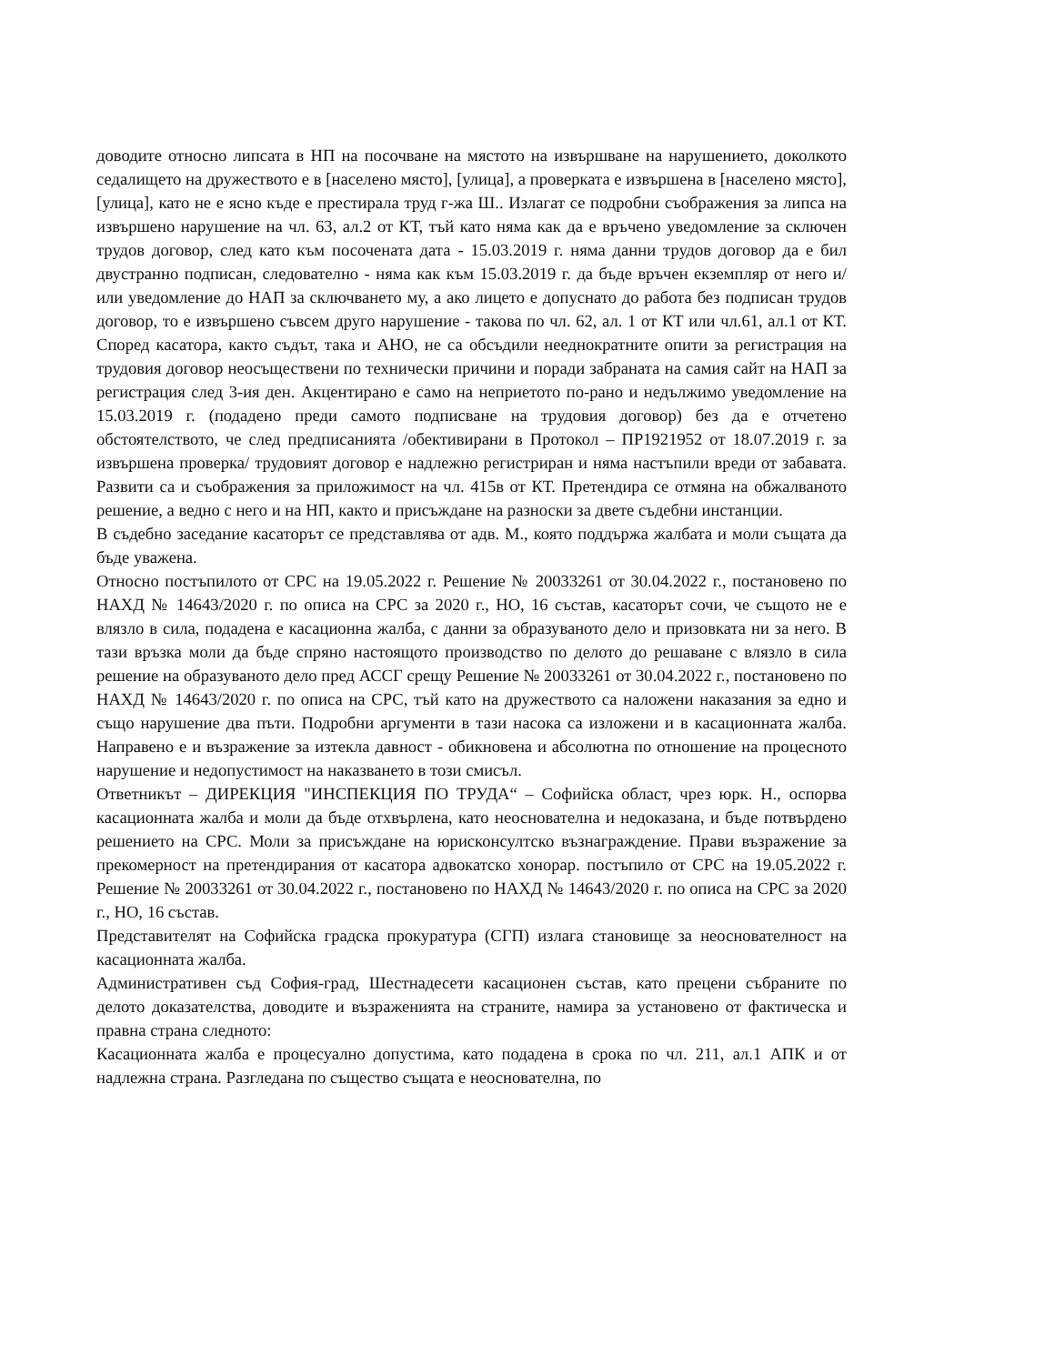доводите относно липсата в НП на посочване на мястото на извършване на нарушението, доколкото седалището на дружеството е в [населено място], [улица], а проверката е извършена в [населено място], [улица], като не е ясно къде е престирала труд г-жа Ш.. Излагат се подробни съображения за липса на извършено нарушение на чл. 63, ал.2 от КТ, тъй като няма как да е връчено уведомление за сключен трудов договор, след като към посочената дата - 15.03.2019 г. няма данни трудов договор да е бил двустранно подписан, следователно - няма как към 15.03.2019 г. да бъде връчен екземпляр от него и/или уведомление до НАП за сключването му, а ако лицето е допуснато до работа без подписан трудов договор, то е извършено съвсем друго нарушение - такова по чл. 62, ал. 1 от КТ или чл.61, ал.1 от КТ. Според касатора, както съдът, така и АНО, не са обсъдили нееднократните опити за регистрация на трудовия договор неосъществени по технически причини и поради забраната на самия сайт на НАП за регистрация след 3-ия ден. Акцентирано е само на неприетото по-рано и недължимо уведомление на 15.03.2019 г. (подадено преди самото подписване на трудовия договор) без да е отчетено обстоятелството, че след предписанията /обективирани в Протокол – ПР1921952 от 18.07.2019 г. за извършена проверка/ трудовият договор е надлежно регистриран и няма настъпили вреди от забавата. Развити са и съображения за приложимост на чл. 415в от КТ. Претендира се отмяна на обжалваното решение, а ведно с него и на НП, както и присъждане на разноски за двете съдебни инстанции.
В съдебно заседание касаторът се представлява от адв. М., която поддържа жалбата и моли същата да бъде уважена.
Относно постъпилото от СРС на 19.05.2022 г. Решение № 20033261 от 30.04.2022 г., постановено по НАХД № 14643/2020 г. по описа на СРС за 2020 г., НО, 16 състав, касаторът сочи, че същото не е влязло в сила, подадена е касационна жалба, с данни за образуваното дело и призовката ни за него. В тази връзка моли да бъде спряно настоящото производство по делото до решаване с влязло в сила решение на образуваното дело пред АССГ срещу Решение № 20033261 от 30.04.2022 г., постановено по НАХД № 14643/2020 г. по описа на СРС, тъй като на дружеството са наложени наказания за едно и също нарушение два пъти. Подробни аргументи в тази насока са изложени и в касационната жалба. Направено е и възражение за изтекла давност - обикновена и абсолютна по отношение на процесното нарушение и недопустимост на наказването в този смисъл.
Ответникът – ДИРЕКЦИЯ "ИНСПЕКЦИЯ ПО ТРУДА“ – Софийска област, чрез юрк. Н., оспорва касационната жалба и моли да бъде отхвърлена, като неоснователна и недоказана, и бъде потвърдено решението на СРС. Моли за присъждане на юрисконсултско възнаграждение. Прави възражение за прекомерност на претендирания от касатора адвокатско хонорар. постъпило от СРС на 19.05.2022 г. Решение № 20033261 от 30.04.2022 г., постановено по НАХД № 14643/2020 г. по описа на СРС за 2020 г., НО, 16 състав.
Представителят на Софийска градска прокуратура (СГП) излага становище за неоснователност на касационната жалба.
Административен съд София-град, Шестнадесети касационен състав, като прецени събраните по делото доказателства, доводите и възраженията на страните, намира за установено от фактическа и правна страна следното:
Касационната жалба е процесуално допустима, като подадена в срока по чл. 211, ал.1 АПК и от надлежна страна. Разгледана по същество същата е неоснователна, по